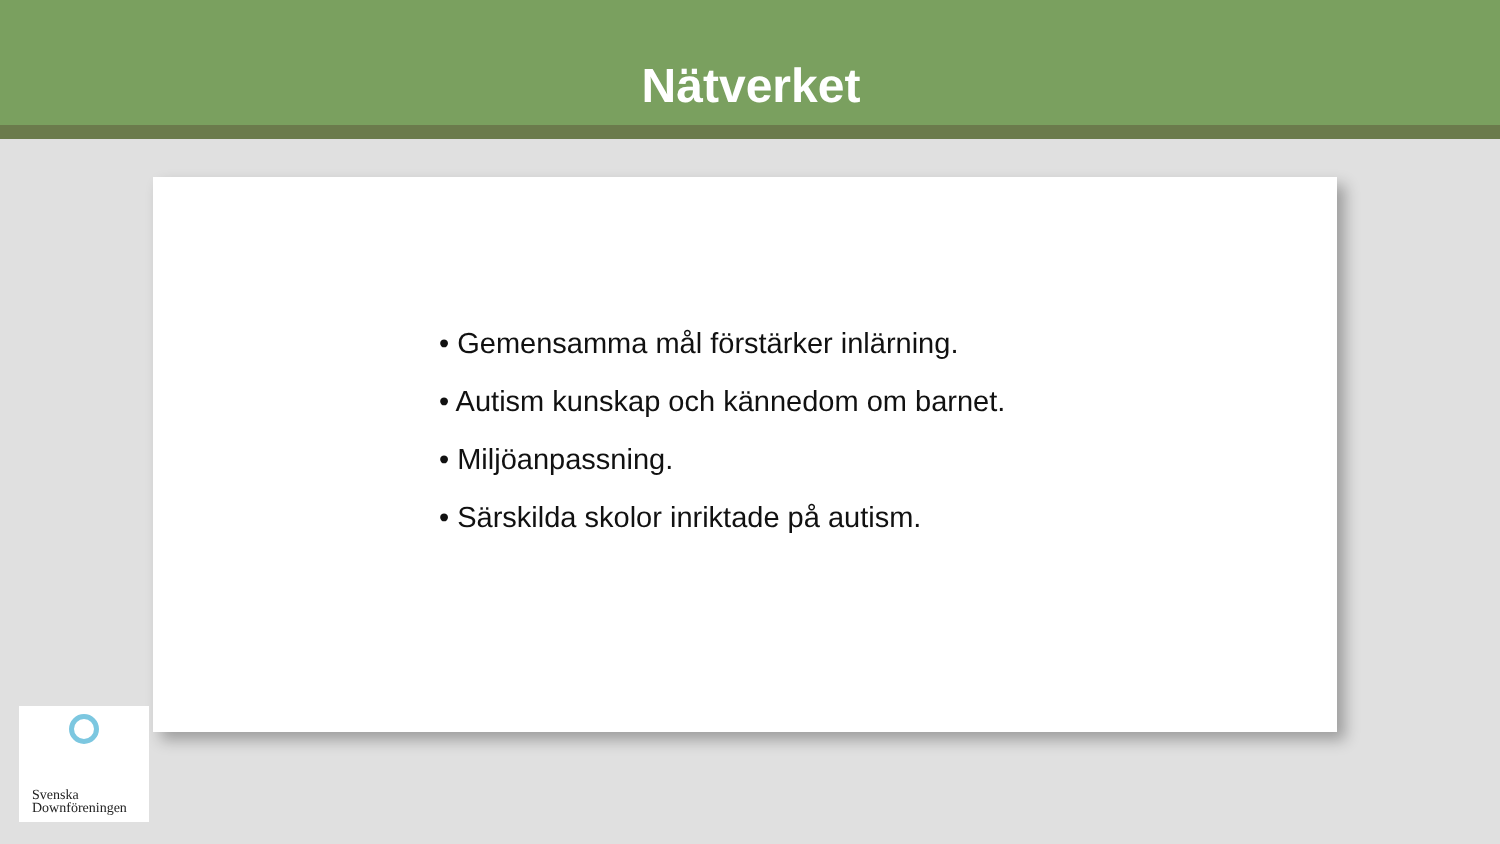Nätverket
• Gemensamma mål förstärker inlärning.
• Autism kunskap och kännedom om barnet.
• Miljöanpassning.
• Särskilda skolor inriktade på autism.
Svenska
Downföreningen